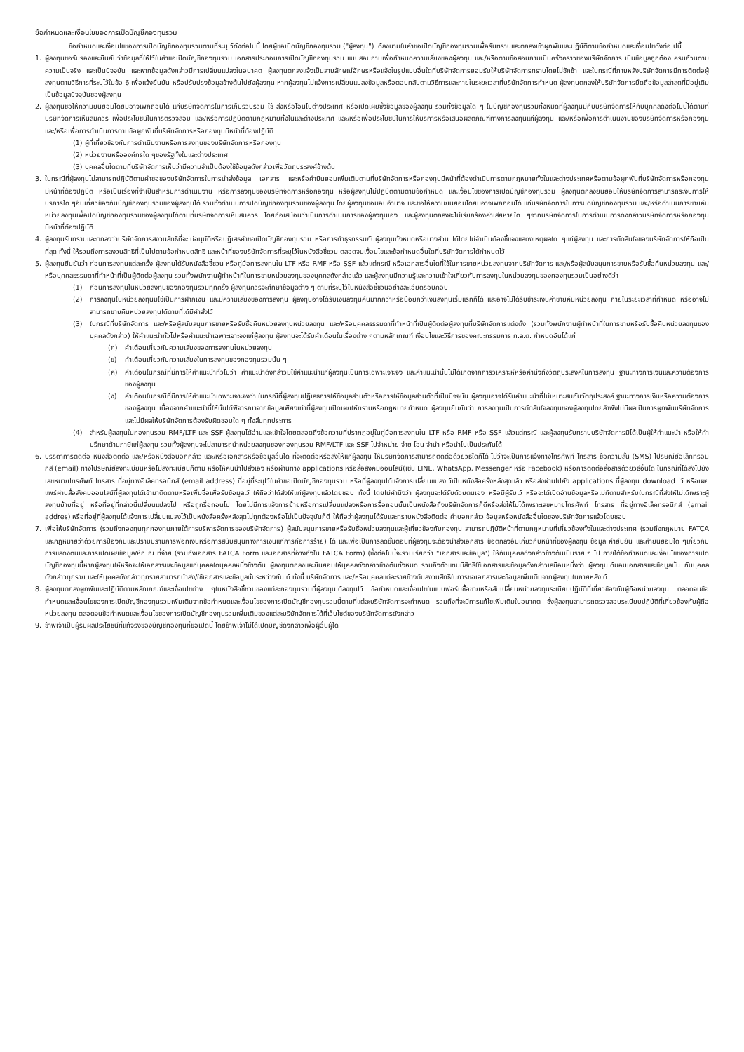ข้อกำหนดและเงื่อนไขของการเปิดบัญชีกองทุนรวม
ข้อกำหนดและเงื่อนไขของการเปิดบัญชีกองทุนรวมตามที่ระบุไว้ดังต่อไปนี้ โดยผู้ขอเปิดบัญชีกองทุนรวม ("ผู้ลงทุน") ได้ลงนามในคำขอเปิดบัญชีกองทุนรวมเพื่อรับทราบและตกลงเข้าผูกพันและปฏิบัติตามข้อกำหนดและเงื่อนไขดังต่อไปนี้
1. ผู้ลงทุนขอรับรองและยืนยันว่าข้อมูลที่ให้ไว้ในคำขอเปิดบัญชีกองทุนรวม เอกสารประกอบการเปิดบัญชีกองทุนรวม แบบสอบถามเพื่อกำหนดความเสี่ยงของผู้ลงทุน และ/หรือตามข้อสอบถามเป็นครั้งคราวของบริษัทจัดการ เป็นข้อมูลถูกต้อง ครบถ้วนตามความเป็นจริง และเป็นปัจจุบัน และหากข้อมูลดังกล่าวมีการเปลี่ยนแปลงในอนาคต ผู้ลงทุนตกลงแจ้งเป็นลายลักษณ์อักษรหรือแจ้งในรูปแบบอื่นใดที่บริษัทจัดการยอมรับให้บริษัทจัดการทราบโดยไม่ชักช้า และในกรณีที่ภายหลังบริษัทจัดการมีการติดต่อผู้ลงทุนตามวิธีการที่ระบุไว้ในข้อ 6 เพื่อแจ้งยืนยัน หรือปรับปรุงข้อมูลข้างต้นไปยังผู้ลงทุน หากผู้ลงทุนไม่แจ้งการเปลี่ยนแปลงข้อมูลหรือตอบกลับตามวิธีการและภายในระยะเวลาที่บริษัทจัดการกำหนด ผู้ลงทุนตกลงให้บริษัทจัดการยึดถือข้อมูลล่าสุดที่มีอยู่เดิมเป็นข้อมูลปัจจุบันของผู้ลงทุน
2. ผู้ลงทุนขอให้ความยินยอมโดยมิอาจเพิกถอนได้ แก่บริษัทจัดการในการเก็บรวบรวม ใช้ ส่งหรือโอนไปต่างประเทศ หรือเปิดเผยซึ่งข้อมูลของผู้ลงทุน รวมทั้งข้อมูลใด ๆ ในบัญชีกองทุนรวมทั้งหมดที่ผู้ลงทุนมีกับบริษัทจัดการให้กับบุคคลดังต่อไปนี้ได้ตามที่บริษัทจัดการเห็นสมควร เพื่อประโยชน์ในการตรวจสอบ และ/หรือการปฏิบัติตามกฎหมายทั้งในและต่างประเทศ และ/หรือเพื่อประโยชน์ในการให้บริการหรือเสนอผลิตภัณฑ์ทางการลงทุนแก่ผู้ลงทุน และ/หรือเพื่อการดำเนินงานของบริษัทจัดการหรือกองทุน และ/หรือเพื่อการดำเนินการตามข้อผูกพันที่บริษัทจัดการหรือกองทุนมีหน้าที่ต้องปฏิบัติ
(1) ผู้ที่เกี่ยวข้องกับการดำเนินงานหรือการลงทุนของบริษัทจัดการหรือกองทุน
(2) หน่วยงานหรือองค์กรใด ๆของรัฐทั้งในและต่างประเทศ
(3) บุคคลอื่นใดตามที่บริษัทจัดการเห็นว่ามีความจำเป็นต้องใช้ข้อมูลดังกล่าวเพื่อวัตถุประสงค์ข้างต้น
3. ในกรณีที่ผู้ลงทุนไม่สามารถปฏิบัติตามคำขอของบริษัทจัดการในการนำส่งข้อมูล เอกสาร และหรือคำยินยอมเพิ่มเติมตามที่บริษัทจัดการหรือกองทุนมีหน้าที่ต้องดำเนินการตามกฎหมายทั้งในและต่างประเทศหรือตามข้อผูกพันที่บริษัทจัดการหรือกองทุนมีหน้าที่ต้องปฏิบัติ หรือเป็นเรื่องที่จำเป็นสำหรับการดำเนินงาน หรือการลงทุนของบริษัทจัดการหรือกองทุน หรือผู้ลงทุนไม่ปฏิบัติตามตามข้อกำหนด และเงื่อนไขของการเปิดบัญชีกองทุนรวม ผู้ลงทุนตกลงยินยอมให้บริษัทจัดการสามารถระงับการให้บริการใด ๆอันเกี่ยวข้องกับบัญชีกองทุนรวมของผู้ลงทุนได้ รวมทั้งดำเนินการปิดบัญชีกองทุนรวมของผู้ลงทุน โดยผู้ลงทุนขอมอบอำนาจ และขอให้ความยินยอมโดยมิอาจเพิกถอนได้ แก่บริษัทจัดการในการปิดบัญชีกองทุนรวม และ/หรือดำเนินการขายคืนหน่วยลงทุนเพื่อปิดบัญชีกองทุนรวมของผู้ลงทุนได้ตามที่บริษัทจัดการเห็นสมควร โดยถือเสมือนว่าเป็นการดำเนินการของผู้ลงทุนเอง และผู้ลงทุนตกลงจะไม่เรียกร้องค่าเสียหายใด ๆจากบริษัทจัดการในการดำเนินการดังกล่าวบริษัทจัดการหรือกองทุนมีหน้าที่ต้องปฏิบัติ
4. ผู้ลงทุนรับทราบและตกลงว่าบริษัทจัดการสงวนสิทธิที่จะไม่อนุมัติหรือปฏิเสธคำขอเปิดบัญชีกองทุนรวม หรือการทำธุรกรรมกับผู้ลงทุนทั้งหมดหรือบางส่วน ได้โดยไม่จำเป็นต้องชี้แจงแสดงเหตุผลใด ๆแก่ผู้ลงทุน และการตัดสินใจของบริษัทจัดการให้ถือเป็นที่สุด ทั้งนี้ ให้รวมถึงการสงวนสิทธิที่เป็นไปตามข้อกำหนดสิทธิ และหน้าที่ของบริษัทจัดการที่ระบุไว้ในหนังสือชี้ชวน ตลอดจนเงื่อนไขและข้อกำหนดอื่นใดที่บริษัทจัดการได้กำหนดไว้
5. ผู้ลงทุนยืนยันว่า ก่อนการลงทุนแต่ละครั้ง ผู้ลงทุนได้รับหนังสือชี้ชวน หรือคู่มือการลงทุนใน LTF หรือ RMF หรือ SSF แล้วแต่กรณี หรือเอกสารอื่นใดที่ใช้ในการขายหน่วยลงทุนจากบริษัทจัดการ และ/หรือผู้สนับสนุนการขายหรือรับซื้อคืนหน่วยลงทุน และ/หรือบุคคลธรรมดาที่ทำหน้าที่เป็นผู้ติดต่อผู้ลงทุน รวมทั้งพนักงานผู้ทำหน้าที่ในการขายหน่วยลงทุนของบุคคลดังกล่าวแล้ว และผู้ลงทุนมีความรู้และความเข้าใจเกี่ยวกับการลงทุนในหน่วยลงทุนของกองทุนรวมเป็นอย่างดีว่า
(1) ก่อนการลงทุนในหน่วยลงทุนของกองทุนรวมทุกครั้ง ผู้ลงทุนควรจะศึกษาข้อมูลต่าง ๆ ตามที่ระบุไว้ในหนังสือชี้ชวนอย่างละเอียดรอบคอบ
(2) การลงทุนในหน่วยลงทุนมิใช่เป็นการฝากเงิน และมีความเสี่ยงของการลงทุน ผู้ลงทุนอาจได้รับเงินลงทุนคืนมากกว่าหรือน้อยกว่าเงินลงทุนเริ่มแรกก็ได้ และอาจไม่ได้รับชำระเงินค่าขายคืนหน่วยลงทุน ภายในระยะเวลาที่กำหนด หรืออาจไม่สามารถขายคืนหน่วยลงทุนได้ตามที่ได้มีคำสั่งไว้
(3) ในกรณีที่บริษัทจัดการ และ/หรือผู้สนับสนุนการขายหรือรับซื้อคืนหน่วยลงทุนหน่วยลงทุน และ/หรือบุคคลธรรมดาที่ทำหน้าที่เป็นผู้ติดต่อผู้ลงทุนที่บริษัทจัดการแต่งตั้ง (รวมทั้งพนักงานผู้ทำหน้าที่ในการขายหรือรับซื้อคืนหน่วยลงทุนของบุคคลดังกล่าว) ให้คำแนะนำทั่วไปหรือคำแนะนำเฉพาะเจาะจงแก่ผู้ลงทุน ผู้ลงทุนจะได้รับคำเตือนในเรื่องต่าง ๆตามหลักเกณฑ์ เงื่อนไขและวิธีการของคณะกรรมการ ก.ล.ต. กำหนดอันได้แก่
(ก) คำเตือนเกี่ยวกับความเสี่ยงของการลงทุนในหน่วยลงทุน
(ข) คำเตือนเกี่ยวกับความเสี่ยงในการลงทุนของกองทุนรวมนั้น ๆ
(ค) คำเตือนในกรณีที่มีการให้คำแนะนำทั่วไปว่า คำแนะนำดังกล่าวมิใช่คำแนะนำแก่ผู้ลงทุนเป็นการเฉพาะเจาะจง และคำแนะนำนั้นไม่ได้เกิดจากการวิเคราะห์หรือคำนึงถึงวัตถุประสงค์ในการลงทุน ฐานะทางการเงินและความต้องการของผู้ลงทุน
(ง) คำเตือนในกรณีที่มีการให้คำแนะนำเฉพาะเจาะจงว่า ในกรณีที่ผู้ลงทุนปฏิเสธการให้ข้อมูลส่วนตัวหรือการให้ข้อมูลส่วนตัวที่เป็นปัจจุบัน ผู้ลงทุนอาจได้รับคำแนะนำที่ไม่เหมาะสมกับวัตถุประสงค์ ฐานะทางการเงินหรือความต้องการของผู้ลงทุน เนื่องจากคำแนะนำที่ให้นั้นได้พิจารณาจากข้อมูลเพียงเท่าที่ผู้ลงทุนเปิดเผยให้ทราบหรือกฎหมายกำหนด ผู้ลงทุนยืนยันว่า การลงทุนเป็นการตัดสินใจลงทุนของผู้ลงทุนโดยลำพังไม่มีผลเป็นการผูกพันบริษัทจัดการและไม่มีผลให้บริษัทจัดการต้องรับผิดชอบใด ๆ ทั้งสิ้นทุกประการ
(4) สำหรับผู้ลงทุนในกองทุนรวม RMF/LTF และ SSF ผู้ลงทุนได้อ่านและเข้าใจโดยตลอดถึงข้อความที่ปรากฏอยู่ในคู่มือการลงทุนใน LTF หรือ RMF หรือ SSF แล้วแต่กรณี และผู้ลงทุนรับทราบบริษัทจัดการมิได้เป็นผู้ให้คำแนะนำ หรือให้คำปรึกษาด้านภาษีแก่ผู้ลงทุน รวมทั้งผู้ลงทุนจะไม่สามารถนำหน่วยลงทุนของกองทุนรวม RMF/LTF และ SSF ไปจำหน่าย จ่าย โอน จำนำ หรือนำไปเป็นประกันได้
6. บรรดาการติดต่อ หนังสือติดต่อ และ/หรือหนังสือบอกกล่าว และ/หรือเอกสารหรือข้อมูลอื่นใด ที่จะติดต่อหรือส่งให้แก่ผู้ลงทุน ให้บริษัทจัดการสามารถติดต่อด้วยวิธีใดก็ได้ ไม่ว่าจะเป็นการแจ้งทางโทรศัพท์ โทรสาร ข้อความสั้น (SMS) ไปรษณีย์อิเล็คทรอนิกส์ (email) ทางไปรษณีย์ลงทะเบียนหรือไม่ลงทะเบียนก็ตาม หรือให้คนนำไปส่งเอง หรือผ่านทาง applications หรือสื่อสังคมออนไลน์(เช่น LINE, WhatsApp, Messenger หรือ Facebook) หรือการติดต่อสื่อสารด้วยวิธีอื่นใด ในกรณีที่ได้ส่งไปยัง เลขหมายโทรศัพท์ โทรสาร ที่อยู่ทางอิเล็คทรอนิกส์ (email address) ที่อยู่ที่ระบุไว้ในคำขอเปิดบัญชีกองทุนรวม หรือที่ผู้ลงทุนได้แจ้งการเปลี่ยนแปลงไว้เป็นหนังสือครั้งหลังสุดแล้ว หรือส่งผ่านไปยัง applications ที่ผู้ลงทุน download ไว้ หรือเผยแพร่ผ่านสื่อสังคมออนไลน์ที่ผู้ลงทุนได้เข้ามาติดตามหรือเพิ่มชื่อเพื่อรับข้อมูลไว้ ให้ถือว่าได้ส่งให้แก่ผู้ลงทุนแล้วโดยชอบ ทั้งนี้ โดยไม่คำนึงว่า ผู้ลงทุนจะได้รับด้วยตนเอง หรือมีผู้รับไว้ หรือจะได้เปิดอ่านข้อมูลหรือไม่ก็ตามสำหรับในกรณีที่ส่งให้ไม่ได้เพราะผู้ลงทุนย้ายที่อยู่ หรือที่อยู่ที่กล่าวนี้เปลี่ยนแปลงไป หรือถูกรื้อถอนไป โดยไม่มีการแจ้งการย้ายหรือการเปลี่ยนแปลงหรือการรื้อถอนนั้นเป็นหนังสือถึงบริษัทจัดการก็ดีหรือส่งให้ไม่ได้เพราะเลขหมายโทรศัพท์ โทรสาร ที่อยู่ทางอิเล็คทรอนิกส์ (email addres) หรือที่อยู่ที่ผู้ลงทุนได้แจ้งการเปลี่ยนแปลงไว้เป็นหนังสือครั้งหลังสุดไม่ถูกต้องหรือไม่เป็นปัจจุบันก็ดี ให้ถือว่าผู้ลงทุนได้รับและทราบหนังสือติดต่อ คำบอกกล่าว ข้อมูลหรือหนังสืออื่นใดของบริษัทจัดการแล้วโดยชอบ
7. เพื่อให้บริษัทจัดการ (รวมถึงกองทุนทุกกองทุนภายใต้การบริหารจัดการของบริษัทจัดการ) ผู้สนับสนุนการขายหรือรับซื้อหน่วยลงทุนและผู้เกี่ยวข้องกับกองทุน สามารถปฏิบัติหน้าที่ตามกฎหมายที่เกี่ยวข้องทั้งในและต่างประเทศ (รวมถึงกฎหมาย FATCA และกฎหมายว่าด้วยการป้องกันและปราบปรามการฟอกเงินหรือการสนับสนุนทางการเงินแก่การก่อการร้าย) ได้ และเพื่อเป็นการลดขั้นตอนที่ผู้ลงทุนจะต้องนำส่งเอกสาร ข้อตกลงอันเกี่ยวกับหน้าที่ของผู้ลงทุน ข้อมูล คำยืนยัน และคำยินยอมใด ๆเกี่ยวกับการแสดงตนและการเปิดเผยข้อมูล/หัก ณ ที่จ่าย (รวมถึงเอกสาร FATCA Form และเอกสารที่อ้างถึงใน FATCA Form) (ซึ่งต่อไปนี้จะรวมเรียกว่า "เอกสารและข้อมูล") ให้กับบุคคลดังกล่าวข้างต้นเป็นราย ๆ ไป ภายใต้ข้อกำหนดและเงื่อนไขของการเปิดบัญชีกองทุนนี้หากผู้ลงทุนให้หรือจะให้เอกสารและข้อมูลแก่บุคคลใดบุคคลหนึ่งข้างต้น ผู้ลงทุนตกลงและยินยอมให้บุคคลดังกล่าวข้างต้นทั้งหมด รวมถึงตัวแทนมีสิทธิใช้เอกสารและข้อมูลดังกล่าวเสมือนหนึ่งว่า ผู้ลงทุนได้มอบเอกสารและข้อมูลนั้น กับบุคคลดังกล่าวทุกราย และให้บุคคลดังกล่าวทุกรายสามารถนำส่ง/ใช้เอกสารและข้อมูลนั้นระหว่างกันได้ ทั้งนี้ บริษัทจัดการ และ/หรือบุคคลแต่ละรายข้างต้นสงวนสิทธิในการขอเอกสารและข้อมูลเพิ่มเติมจากผู้ลงทุนในภายหลังได้
8. ผู้ลงทุนตกลงผูกพันและปฏิบัติตามหลักเกณฑ์และเงื่อนไขต่าง ๆในหนังสือชี้ชวนของแต่ละกองทุนรวมที่ผู้ลงทุนได้ลงทุนไว้ ข้อกำหนดและเงื่อนไขในแบบฟอร์มซื้อขายหรือสับเปลี่ยนหน่วยลงทุนระเบียบปฏิบัติที่เกี่ยวข้องกับผู้ถือหน่วยลงทุน ตลอดจนข้อกำหนดและเงื่อนไขของการเปิดบัญชีกองทุนรวมเพิ่มเติมจากข้อกำหนดและเงื่อนไขของการเปิดบัญชีกองทุนรวมนี้ตามที่แต่ละบริษัทจัดการจะกำหนด รวมถึงที่จะมีการแก้ไขเพิ่มเติมในอนาคต ซึ่งผู้ลงทุนสามารถตรวจสอบระเบียบปฏิบัติที่เกี่ยวข้องกับผู้ถือหน่วยลงทุน ตลอดจนข้อกำหนดและเงื่อนไขของการเปิดบัญชีกองทุนรวมเพิ่มเติมของแต่ละบริษัทจัดการได้ที่เว็บไซต์ของบริษัทจัดการดังกล่าว
9. ข้าพเจ้าเป็นผู้รับผลประโยชน์ที่แท้จริงของบัญชีกองทุนที่ขอเปิดนี้ โดยข้าพเจ้าไม่ได้เปิดบัญชีดังกล่าวเพื่อผู้อื่นผู้ใด